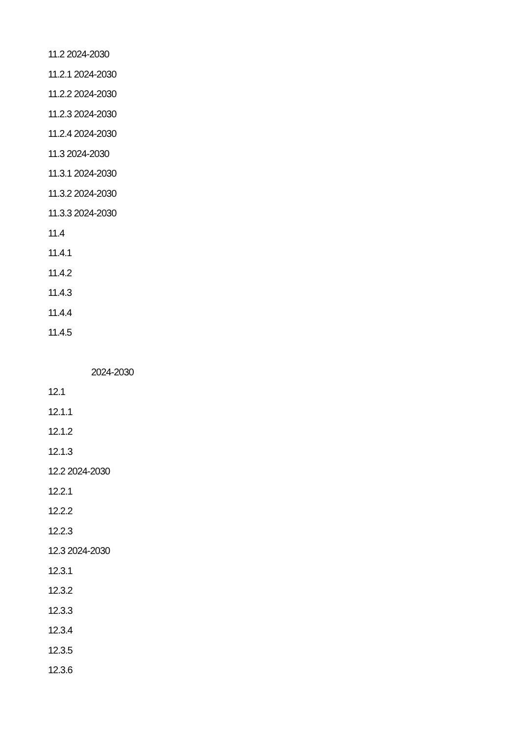11.2 2024-2030
11.2.1 2024-2030
11.2.2 2024-2030
11.2.3 2024-2030
11.2.4 2024-2030
11.3 2024-2030
11.3.1 2024-2030
11.3.2 2024-2030
11.3.3 2024-2030
11.4
11.4.1
11.4.2
11.4.3
11.4.4
11.4.5
2024-2030
12.1
12.1.1
12.1.2
12.1.3
12.2 2024-2030
12.2.1
12.2.2
12.2.3
12.3 2024-2030
12.3.1
12.3.2
12.3.3
12.3.4
12.3.5
12.3.6